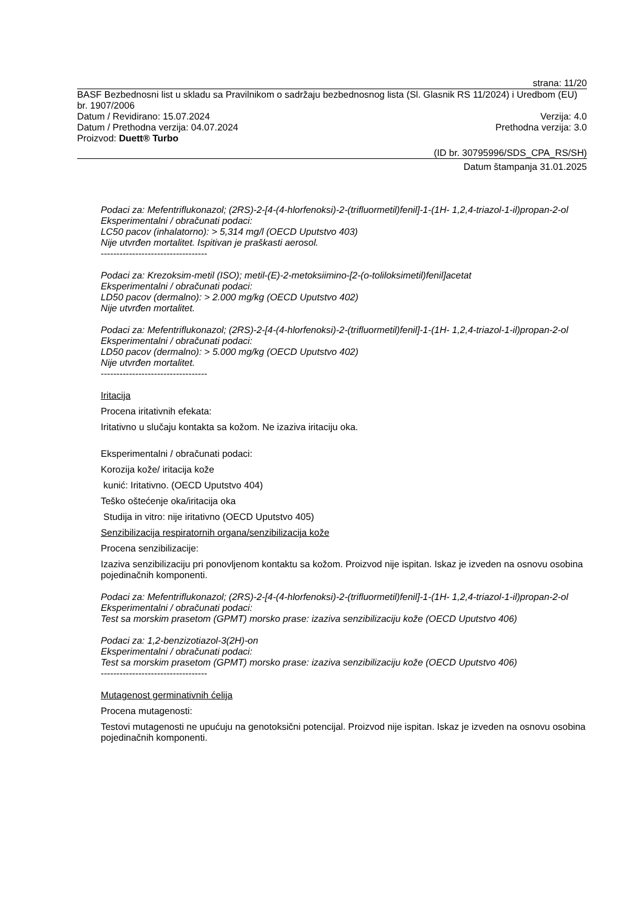strana: 11/20
BASF Bezbednosni list u skladu sa Pravilnikom o sadržaju bezbednosnog lista (Sl. Glasnik RS 11/2024) i Uredbom (EU) br. 1907/2006
Datum / Revidirano: 15.07.2024 Verzija: 4.0
Datum / Prethodna verzija: 04.07.2024 Prethodna verzija: 3.0
Proizvod: Duett® Turbo
(ID br. 30795996/SDS_CPA_RS/SH)
Datum štampanja 31.01.2025
Podaci za: Mefentriflukonazol; (2RS)-2-[4-(4-hlorfenoksi)-2-(trifluormetil)fenil]-1-(1H- 1,2,4-triazol-1-il)propan-2-ol
Eksperimentalni / obračunati podaci:
LC50 pacov (inhalatorno): > 5,314 mg/l (OECD Uputstvo 403)
Nije utvrđen mortalitet. Ispitivan je praškasti aerosol.
----------------------------------
Podaci za: Krezoksim-metil (ISO); metil-(E)-2-metoksiimino-[2-(o-toliloksimetil)fenil]acetat
Eksperimentalni / obračunati podaci:
LD50 pacov (dermalno): > 2.000 mg/kg (OECD Uputstvo 402)
Nije utvrđen mortalitet.
Podaci za: Mefentriflukonazol; (2RS)-2-[4-(4-hlorfenoksi)-2-(trifluormetil)fenil]-1-(1H- 1,2,4-triazol-1-il)propan-2-ol
Eksperimentalni / obračunati podaci:
LD50 pacov (dermalno): > 5.000 mg/kg (OECD Uputstvo 402)
Nije utvrđen mortalitet.
----------------------------------
Iritacija
Procena iritativnih efekata:
Iritativno u slučaju kontakta sa kožom. Ne izaziva iritaciju oka.
Eksperimentalni / obračunati podaci:
Korozija kože/ iritacija kože
kunić: Iritativno. (OECD Uputstvo 404)
Teško oštećenje oka/iritacija oka
Studija in vitro: nije iritativno (OECD Uputstvo 405)
Senzibilizacija respiratornih organa/senzibilizacija kože
Procena senzibilizacije:
Izaziva senzibilizaciju pri ponovljenom kontaktu sa kožom. Proizvod nije ispitan. Iskaz je izveden na osnovu osobina pojedinačnih komponenti.
Podaci za: Mefentriflukonazol; (2RS)-2-[4-(4-hlorfenoksi)-2-(trifluormetil)fenil]-1-(1H- 1,2,4-triazol-1-il)propan-2-ol
Eksperimentalni / obračunati podaci:
Test sa morskim prasetom (GPMT) morsko prase: izaziva senzibilizaciju kože (OECD Uputstvo 406)
Podaci za: 1,2-benzizotiazol-3(2H)-on
Eksperimentalni / obračunati podaci:
Test sa morskim prasetom (GPMT) morsko prase: izaziva senzibilizaciju kože (OECD Uputstvo 406)
----------------------------------
Mutagenost germinativnih ćelija
Procena mutagenosti:
Testovi mutagenosti ne upućuju na genotoksični potencijal. Proizvod nije ispitan. Iskaz je izveden na osnovu osobina pojedinačnih komponenti.